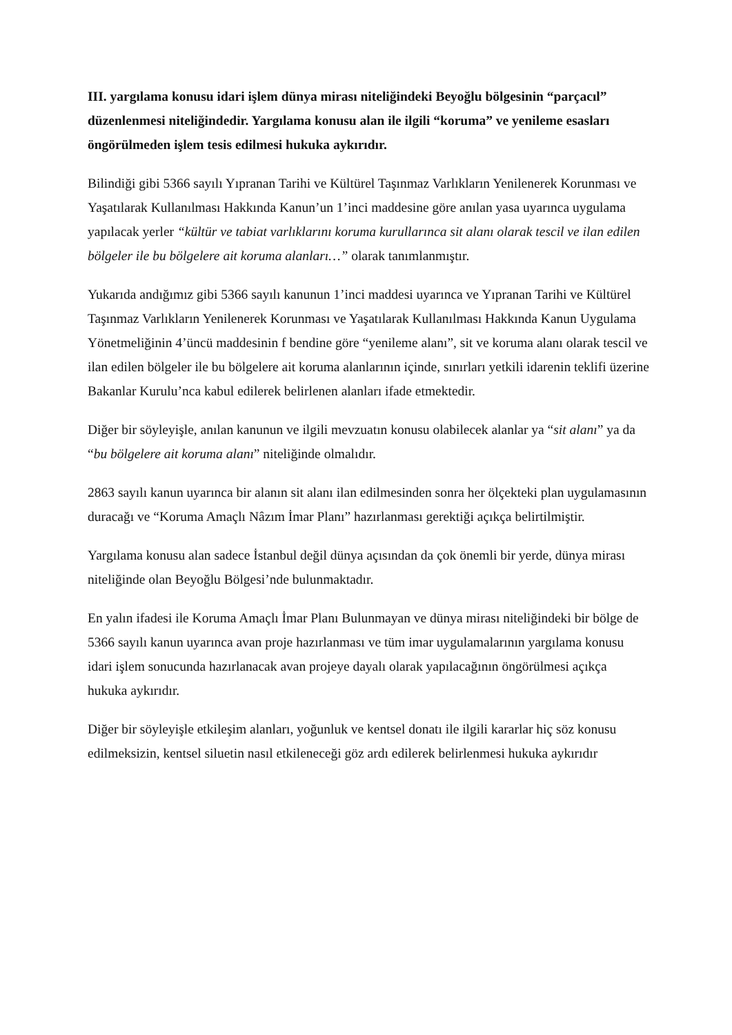III. yargılama konusu idari işlem dünya mirası niteliğindeki Beyoğlu bölgesinin “parçacıl” düzenlenmesi niteliğindedir. Yargılama konusu alan ile ilgili “koruma” ve yenileme esasları öngörülmeden işlem tesis edilmesi hukuka aykırıdır.
Bilindiği gibi 5366 sayılı Yıpranan Tarihi ve Kültürel Taşınmaz Varlıkların Yenilenerek Korunması ve Yaşatılarak Kullanılması Hakkında Kanun’un 1’inci maddesine göre anılan yasa uyarınca uygulama yapılacak yerler “kültür ve tabiat varlıklarını koruma kurullarınca sit alanı olarak tescil ve ilan edilen bölgeler ile bu bölgelere ait koruma alanları…” olarak tanımlanmıştır.
Yukarıda andığımız gibi 5366 sayılı kanunun 1’inci maddesi uyarınca ve Yıpranan Tarihi ve Kültürel Taşınmaz Varlıkların Yenilenerek Korunması ve Yaşatılarak Kullanılması Hakkında Kanun Uygulama Yönetmeliğinin 4’üncü maddesinin f bendine göre “yenileme alanı”, sit ve koruma alanı olarak tescil ve ilan edilen bölgeler ile bu bölgelere ait koruma alanlarının içinde, sınırları yetkili idarenin teklifi üzerine Bakanlar Kurulu’nca kabul edilerek belirlenen alanları ifade etmektedir.
Diğer bir söyleyişle, anılan kanunun ve ilgili mevzuatın konusu olabilecek alanlar ya “sit alanı” ya da “bu bölgelere ait koruma alanı” niteliğinde olmalıdır.
2863 sayılı kanun uyarınca bir alanın sit alanı ilan edilmesinden sonra her ölçekteki plan uygulamasının duracağı ve “Koruma Amaçlı Nâzım İmar Planı” hazırlanması gerektiği açıkça belirtilmiştir.
Yargılama konusu alan sadece İstanbul değil dünya açısından da çok önemli bir yerde, dünya mirası niteliğinde olan Beyoğlu Bölgesi’nde bulunmaktadır.
En yalın ifadesi ile Koruma Amaçlı İmar Planı Bulunmayan ve dünya mirası niteliğindeki bir bölge de 5366 sayılı kanun uyarınca avan proje hazırlanması ve tüm imar uygulamalarının yargılama konusu idari işlem sonucunda hazırlanacak avan projeye dayalı olarak yapılacağının öngörülmesi açıkça hukuka aykırıdır.
Diğer bir söyleyişle etkileşim alanları, yoğunluk ve kentsel donatı ile ilgili kararlar hiç söz konusu edilmeksizin, kentsel siluetin nasıl etkileneceği göz ardı edilerek belirlenmesi hukuka aykırıdır